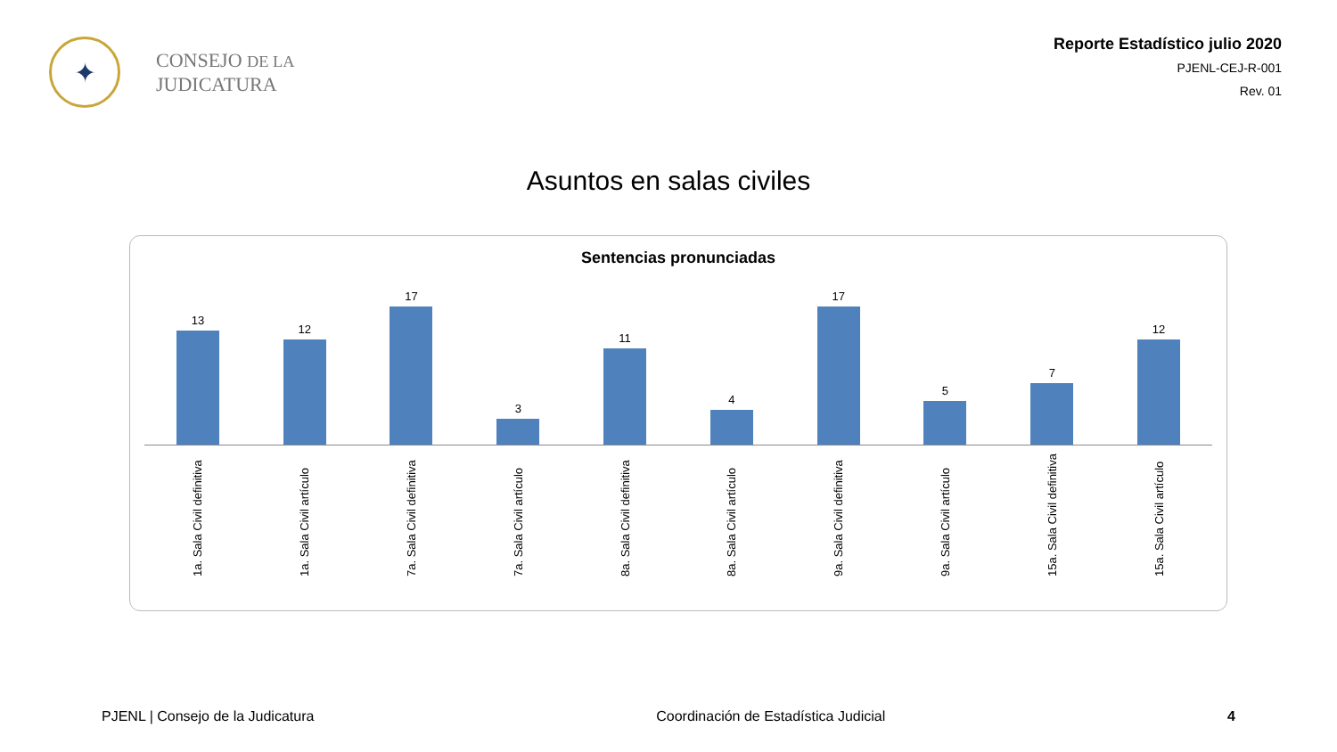✦
CONSEJO DE LA
JUDICATURA
Reporte Estadístico julio 2020
PJENL-CEJ-R-001
Rev. 01
Asuntos en salas civiles
Sentencias pronunciadas
13 12 17 3 11 4 17 5 7 12
1a. Sala Civil definitiva
1a. Sala Civil artículo
7a. Sala Civil definitiva
7a. Sala Civil artículo
8a. Sala Civil definitiva
8a. Sala Civil artículo
9a. Sala Civil definitiva
9a. Sala Civil artículo
15a. Sala Civil definitiva
15a. Sala Civil artículo
PJENL | Consejo de la Judicatura Coordinación de Estadística Judicial 4